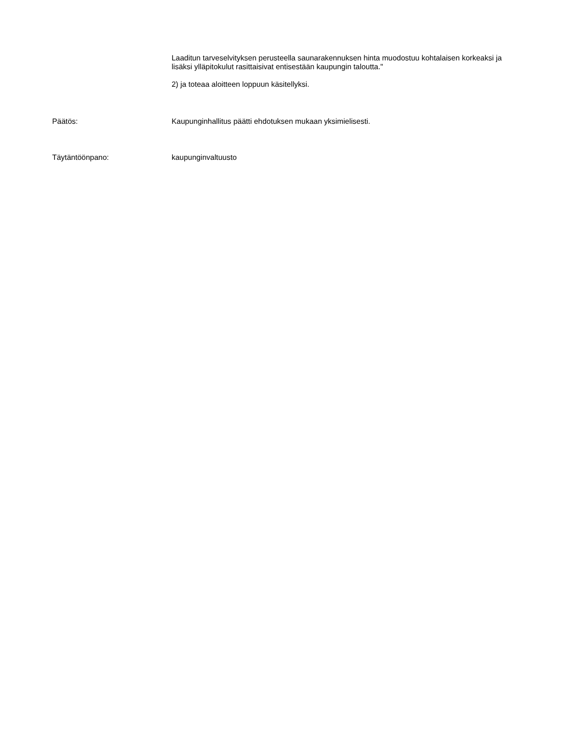Laaditun tarveselvityksen perusteella saunarakennuksen hinta muodostuu kohtalaisen korkeaksi ja lisäksi ylläpitokulut rasittaisivat entisestään kaupungin taloutta."
2) ja toteaa aloitteen loppuun käsitellyksi.
Päätös: Kaupunginhallitus päätti ehdotuksen mukaan yksimielisesti.
Täytäntöönpano: kaupunginvaltuusto